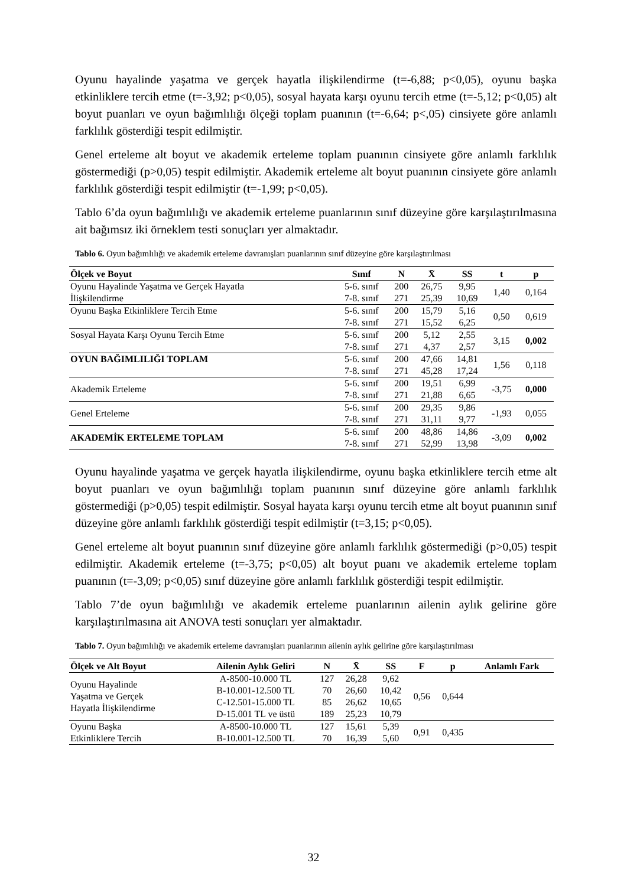Oyunu hayalinde yaşatma ve gerçek hayatla ilişkilendirme (t=-6,88; p<0,05), oyunu başka etkinliklere tercih etme (t=-3,92; p<0,05), sosyal hayata karşı oyunu tercih etme (t=-5,12; p<0,05) alt boyut puanları ve oyun bağımlılığı ölçeği toplam puanının (t=-6,64; p<,05) cinsiyete göre anlamlı farklılık gösterdiği tespit edilmiştir.
Genel erteleme alt boyut ve akademik erteleme toplam puanının cinsiyete göre anlamlı farklılık göstermediği (p>0,05) tespit edilmiştir. Akademik erteleme alt boyut puanının cinsiyete göre anlamlı farklılık gösterdiği tespit edilmiştir (t=-1,99; p<0,05).
Tablo 6’da oyun bağımlılığı ve akademik erteleme puanlarının sınıf düzeyine göre karşılaştırılmasına ait bağımsız iki örneklem testi sonuçları yer almaktadır.
Tablo 6. Oyun bağımlılığı ve akademik erteleme davranışları puanlarının sınıf düzeyine göre karşılaştırılması
| Ölçek ve Boyut | Sınıf | N | X̄ | SS | t | p |
| --- | --- | --- | --- | --- | --- | --- |
| Oyunu Hayalinde Yaşatma ve Gerçek Hayatla İlişkilendirme | 5-6. sınıf 7-8. sınıf | 200 271 | 26,75 25,39 | 9,95 10,69 | 1,40 | 0,164 |
| Oyunu Başka Etkinliklere Tercih Etme | 5-6. sınıf 7-8. sınıf | 200 271 | 15,79 15,52 | 5,16 6,25 | 0,50 | 0,619 |
| Sosyal Hayata Karşı Oyunu Tercih Etme | 5-6. sınıf 7-8. sınıf | 200 271 | 5,12 4,37 | 2,55 2,57 | 3,15 | 0,002 |
| OYUN BAĞIMLILIĞI TOPLAM | 5-6. sınıf 7-8. sınıf | 200 271 | 47,66 45,28 | 14,81 17,24 | 1,56 | 0,118 |
| Akademik Erteleme | 5-6. sınıf 7-8. sınıf | 200 271 | 19,51 21,88 | 6,99 6,65 | -3,75 | 0,000 |
| Genel Erteleme | 5-6. sınıf 7-8. sınıf | 200 271 | 29,35 31,11 | 9,86 9,77 | -1,93 | 0,055 |
| AKADEMİK ERTELEME TOPLAM | 5-6. sınıf 7-8. sınıf | 200 271 | 48,86 52,99 | 14,86 13,98 | -3,09 | 0,002 |
Oyunu hayalinde yaşatma ve gerçek hayatla ilişkilendirme, oyunu başka etkinliklere tercih etme alt boyut puanları ve oyun bağımlılığı toplam puanının sınıf düzeyine göre anlamlı farklılık göstermediği (p>0,05) tespit edilmiştir. Sosyal hayata karşı oyunu tercih etme alt boyut puanının sınıf düzeyine göre anlamlı farklılık gösterdiği tespit edilmiştir (t=3,15; p<0,05).
Genel erteleme alt boyut puanının sınıf düzeyine göre anlamlı farklılık göstermediği (p>0,05) tespit edilmiştir. Akademik erteleme (t=-3,75; p<0,05) alt boyut puanı ve akademik erteleme toplam puanının (t=-3,09; p<0,05) sınıf düzeyine göre anlamlı farklılık gösterdiği tespit edilmiştir.
Tablo 7’de oyun bağımlılığı ve akademik erteleme puanlarının ailenin aylık gelirine göre karşılaştırılmasına ait ANOVA testi sonuçları yer almaktadır.
Tablo 7. Oyun bağımlılığı ve akademik erteleme davranışları puanlarının ailenin aylık gelirine göre karşılaştırılması
| Ölçek ve Alt Boyut | Ailenin Aylık Geliri | N | X̄ | SS | F | p | Anlamlı Fark |
| --- | --- | --- | --- | --- | --- | --- | --- |
| Oyunu Hayalinde Yaşatma ve Gerçek Hayatla İlişkilendirme | A-8500-10.000 TL B-10.001-12.500 TL C-12.501-15.000 TL D-15.001 TL ve üstü | 127 70 85 189 | 26,28 26,60 26,62 25,23 | 9,62 10,42 10,65 10,79 | 0,56 | 0,644 | |
| Oyunu Başka Etkinliklere Tercih | A-8500-10.000 TL B-10.001-12.500 TL | 127 70 | 15,61 16,39 | 5,39 5,60 | 0,91 | 0,435 | |
32